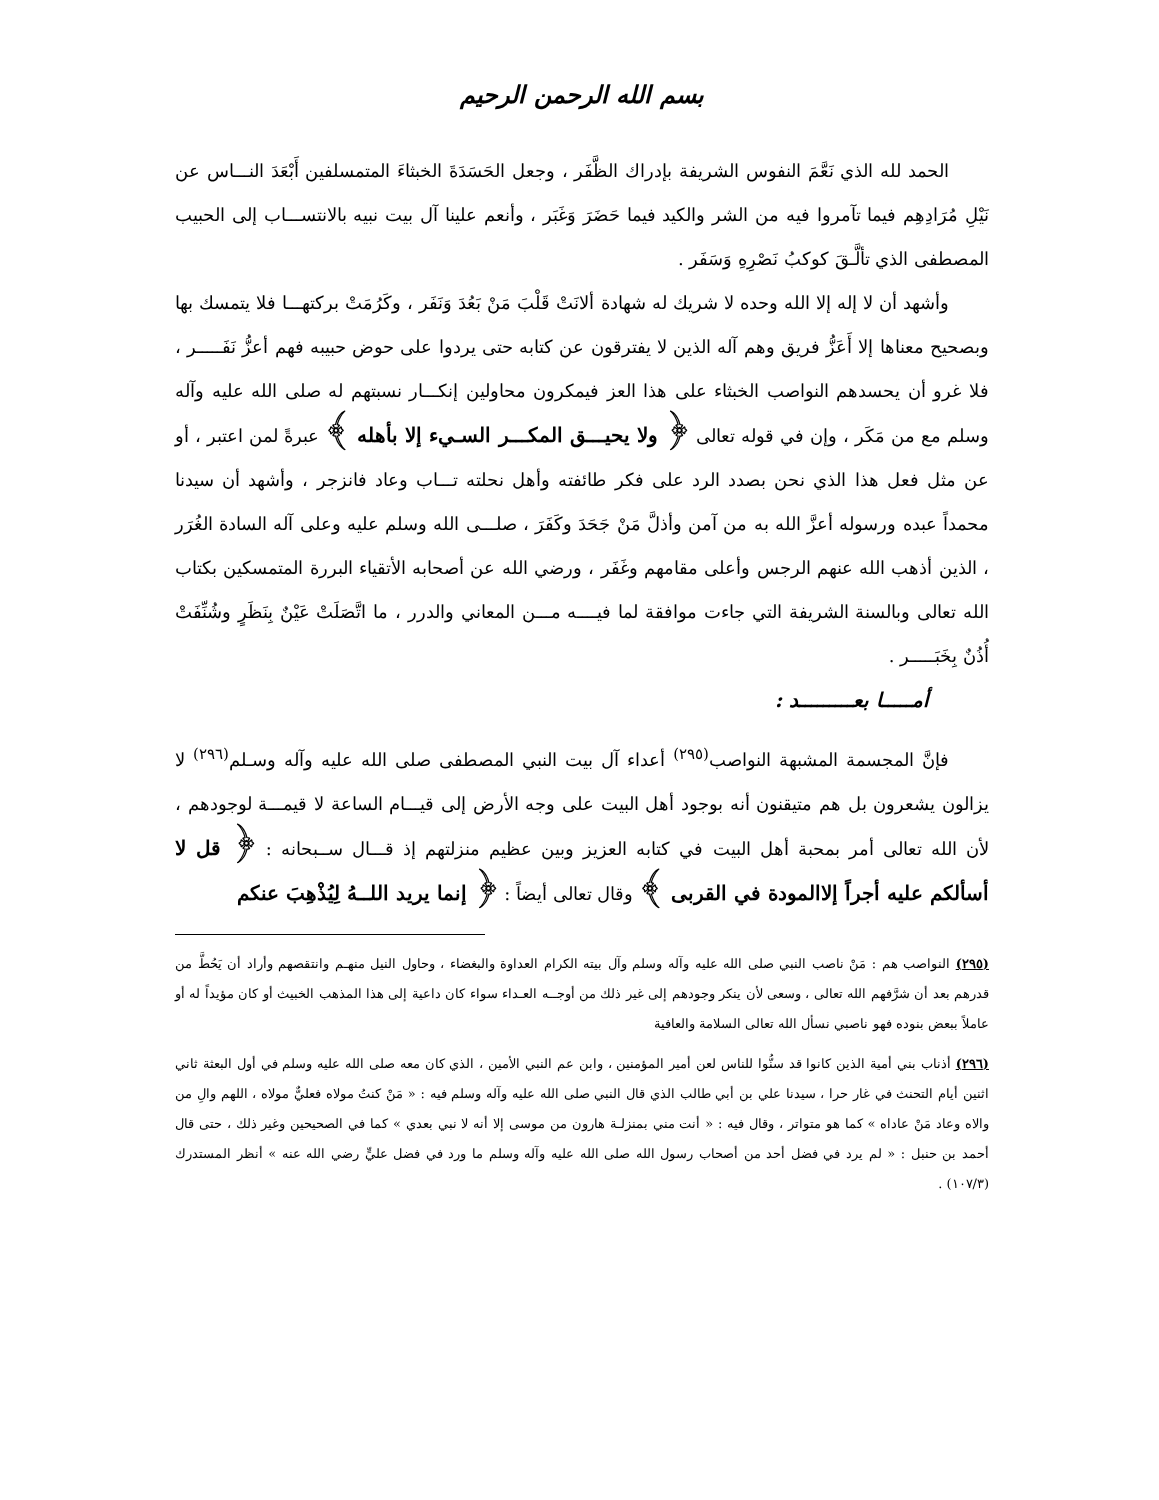بسم الله الرحمن الرحيم
الحمد لله الذي نَعَّمَ النفوس الشريفة بإدراك الظَّفَر ، وجعل الحَسَدَةَ الخبثاءَ المتمسلفين أَبْعَدَ النـــاس عن نَيْلِ مُرَادِهِم فيما تآمروا فيه من الشر والكيد فيما حَضَرَ وَغَبَر ، وأنعم علينا آل بيت نبيه بالانتســـاب إلى الحبيب المصطفى الذي تألَّـقَ كوكبُ نَصْرِهِ وَسَفَر .
وأشهد أن لا إله إلا الله وحده لا شريك له شهادة ألانَتْ قَلْبَ مَنْ بَعُدَ وَنَفَر ، وكَرُمَتْ بركتهـــا فلا يتمسك بها وبصحيح معناها إلا أَعَزُّ فريق وهم آله الذين لا يفترقون عن كتابه حتى يردوا على حوض حبيبه فهم أعزُّ نَفَـــــر ، فلا غرو أن يحسدهم النواصب الخبثاء على هذا العز فيمكرون محاولين إنكـــار نسبتهم له صلى الله عليه وآله وسلم مع من مَكَر ، وإن في قوله تعالى ﴿ ولا يحيـــق المكـــر السـيء إلا بأهله ﴾ عبرةً لمن اعتبر ، أو عن مثل فعل هذا الذي نحن بصدد الرد على فكر طائفته وأهل نحلته تـــاب وعاد فانزجر ، وأشهد أن سيدنا محمداً عبده ورسوله أعزَّ الله به من آمن وأذلَّ مَنْ جَحَدَ وكَفَرَ ، صلـــى الله وسلم عليه وعلى آله السادة الغُرَر ، الذين أذهب الله عنهم الرجس وأعلى مقامهم وغَفَر ، ورضي الله عن أصحابه الأتقياء البررة المتمسكين بكتاب الله تعالى وبالسنة الشريفة التي جاءت موافقة لما فيــــه مـــن المعاني والدرر ، ما اتَّصَلَتْ عَيْنٌ بِنَظَرٍ وشُنِّفَتْ أُذُنٌ بِخَبَـــــر .
أمـــــا بعـــــــــد :
فإنَّ المجسمة المشبهة النواصب<sup>(٢٩٥)</sup> أعداء آل بيت النبي المصطفى صلى الله عليه وآله وسـلم<sup>(٢٩٦)</sup> لا يزالون يشعرون بل هم متيقنون أنه بوجود أهل البيت على وجه الأرض إلى قيـــام الساعة لا قيمـــة لوجودهم ، لأن الله تعالى أمر بمحبة أهل البيت في كتابه العزيز وبين عظيم منزلتهم إذ قـــال ســبحانه : ﴿ قل لا أسألكم عليه أجراً إلاالمودة في القربى ﴾ وقال تعالى أيضاً : ﴿ إنما يريد اللــهُ لِيُذْهِبَ عنكم
(٢٩٥) النواصب هم : مَنْ ناصب النبي صلى الله عليه وآله وسلم وآل بيته الكرام العداوة والبغضاء ، وحاول النيل منهـم وانتقصهم وأراد أن يَحُطَّ من قدرهم بعد أن شرَّفهم الله تعالى ، وسعى لأن ينكر وجودهم إلى غير ذلك من أوجــه العـداء سواء كان داعية إلى هذا المذهب الخبيث أو كان مؤيداً له أو عاملاً ببعض بنوده فهو ناصبي نسأل الله تعالى السلامة والعافية
(٢٩٦) أذناب بني أمية الذين كانوا قد سنُّوا للناس لعن أمير المؤمنين ، وابن عم النبي الأمين ، الذي كان معه صلى الله عليه وسلم في أول البعثة ثاني اثنين أيام التحنث في غار حرا ، سيدنا علي بن أبي طالب الذي قال النبي صلى الله عليه وآله وسلم فيه : « مَنْ كنتُ مولاه فعليٌّ مولاه ، اللهم والِ من والاه وعاد مَنْ عاداه » كما هو متواتر ، وقال فيه : « أنت مني بمنزلـة هارون من موسى إلا أنه لا نبي بعدي » كما في الصحيحين وغير ذلك ، حتى قال أحمد بن حنبل : « لم يرد في فضل أحد من أصحاب رسول الله صلى الله عليه وآله وسلم ما ورد في فضل عليٍّ رضي الله عنه » أنظر المستدرك (١٠٧/٣) .